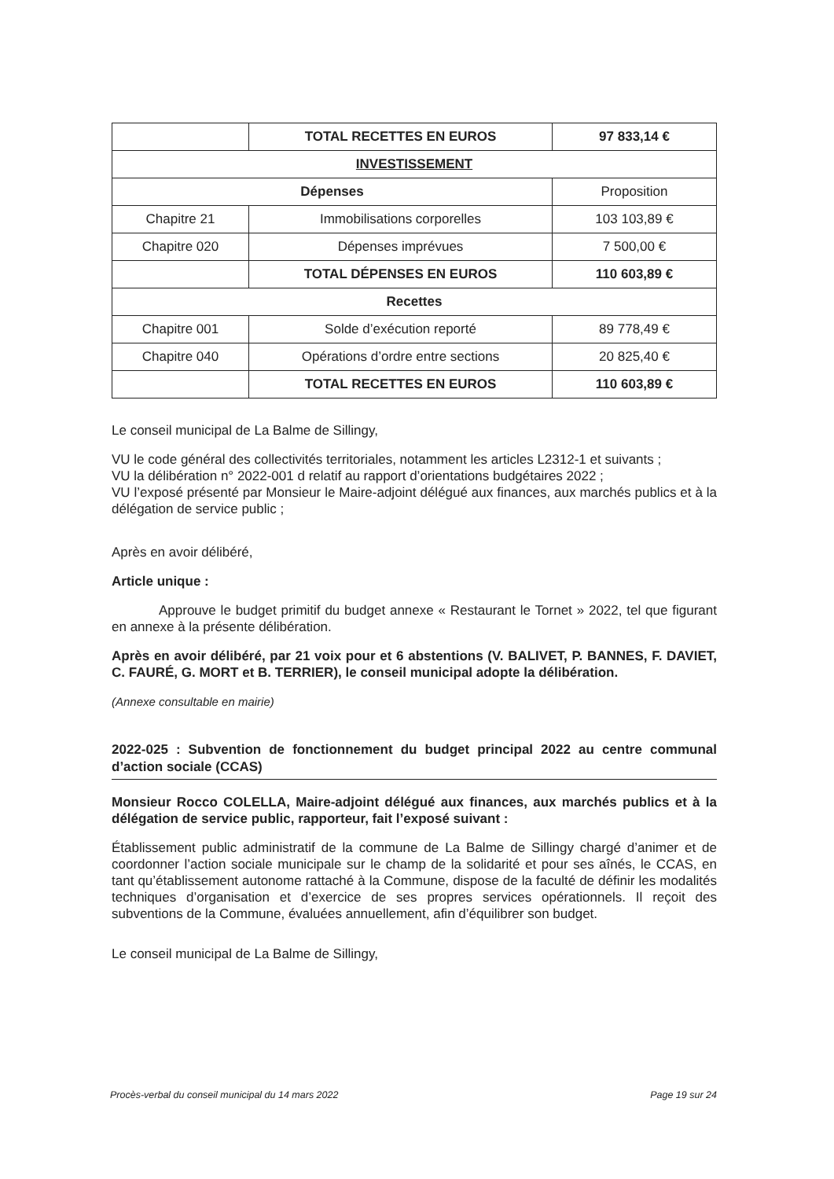| | TOTAL RECETTES EN EUROS | 97 833,14 € |
| INVESTISSEMENT | | |
| Dépenses | | Proposition |
| Chapitre 21 | Immobilisations corporelles | 103 103,89 € |
| Chapitre 020 | Dépenses imprévues | 7 500,00 € |
| | TOTAL DÉPENSES EN EUROS | 110 603,89 € |
| Recettes | | |
| Chapitre 001 | Solde d’exécution reporté | 89 778,49 € |
| Chapitre 040 | Opérations d’ordre entre sections | 20 825,40 € |
| | TOTAL RECETTES EN EUROS | 110 603,89 € |
Le conseil municipal de La Balme de Sillingy,
VU le code général des collectivités territoriales, notamment les articles L2312-1 et suivants ;
VU la délibération n° 2022-001 d relatif au rapport d’orientations budgétaires 2022 ;
VU l’exposé présenté par Monsieur le Maire-adjoint délégué aux finances, aux marchés publics et à la délégation de service public ;
Après en avoir délibéré,
Article unique :
Approuve le budget primitif du budget annexe « Restaurant le Tornet » 2022, tel que figurant en annexe à la présente délibération.
Après en avoir délibéré, par 21 voix pour et 6 abstentions (V. BALIVET, P. BANNES, F. DAVIET, C. FAURÉ, G. MORT et B. TERRIER), le conseil municipal adopte la délibération.
(Annexe consultable en mairie)
2022-025 : Subvention de fonctionnement du budget principal 2022 au centre communal d’action sociale (CCAS)
Monsieur Rocco COLELLA, Maire-adjoint délégué aux finances, aux marchés publics et à la délégation de service public, rapporteur, fait l’exposé suivant :
Établissement public administratif de la commune de La Balme de Sillingy chargé d’animer et de coordonner l’action sociale municipale sur le champ de la solidarité et pour ses aînés, le CCAS, en tant qu’établissement autonome rattaché à la Commune, dispose de la faculté de définir les modalités techniques d’organisation et d’exercice de ses propres services opérationnels. Il reçoit des subventions de la Commune, évaluées annuellement, afin d’équilibrer son budget.
Le conseil municipal de La Balme de Sillingy,
Procès-verbal du conseil municipal du 14 mars 2022 Page 19 sur 24